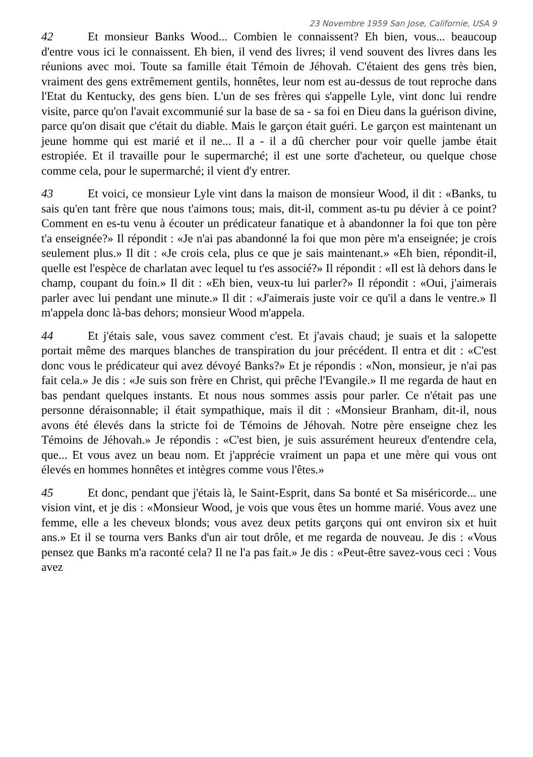23 Novembre 1959 San Jose, Californie, USA 9
42 Et monsieur Banks Wood... Combien le connaissent? Eh bien, vous... beaucoup d'entre vous ici le connaissent. Eh bien, il vend des livres; il vend souvent des livres dans les réunions avec moi. Toute sa famille était Témoin de Jéhovah. C'étaient des gens très bien, vraiment des gens extrêmement gentils, honnêtes, leur nom est au-dessus de tout reproche dans l'Etat du Kentucky, des gens bien. L'un de ses frères qui s'appelle Lyle, vint donc lui rendre visite, parce qu'on l'avait excommunié sur la base de sa - sa foi en Dieu dans la guérison divine, parce qu'on disait que c'était du diable. Mais le garçon était guéri. Le garçon est maintenant un jeune homme qui est marié et il ne... Il a - il a dû chercher pour voir quelle jambe était estropiée. Et il travaille pour le supermarché; il est une sorte d'acheteur, ou quelque chose comme cela, pour le supermarché; il vient d'y entrer.
43 Et voici, ce monsieur Lyle vint dans la maison de monsieur Wood, il dit : «Banks, tu sais qu'en tant frère que nous t'aimons tous; mais, dit-il, comment as-tu pu dévier à ce point? Comment en es-tu venu à écouter un prédicateur fanatique et à abandonner la foi que ton père t'a enseignée?» Il répondit : «Je n'ai pas abandonné la foi que mon père m'a enseignée; je crois seulement plus.» Il dit : «Je crois cela, plus ce que je sais maintenant.» «Eh bien, répondit-il, quelle est l'espèce de charlatan avec lequel tu t'es associé?» Il répondit : «Il est là dehors dans le champ, coupant du foin.» Il dit : «Eh bien, veux-tu lui parler?» Il répondit : «Oui, j'aimerais parler avec lui pendant une minute.» Il dit : «J'aimerais juste voir ce qu'il a dans le ventre.» Il m'appela donc là-bas dehors; monsieur Wood m'appela.
44 Et j'étais sale, vous savez comment c'est. Et j'avais chaud; je suais et la salopette portait même des marques blanches de transpiration du jour précédent. Il entra et dit : «C'est donc vous le prédicateur qui avez dévoyé Banks?» Et je répondis : «Non, monsieur, je n'ai pas fait cela.» Je dis : «Je suis son frère en Christ, qui prêche l'Evangile.» Il me regarda de haut en bas pendant quelques instants. Et nous nous sommes assis pour parler. Ce n'était pas une personne déraisonnable; il était sympathique, mais il dit : «Monsieur Branham, dit-il, nous avons été élevés dans la stricte foi de Témoins de Jéhovah. Notre père enseigne chez les Témoins de Jéhovah.» Je répondis : «C'est bien, je suis assurément heureux d'entendre cela, que... Et vous avez un beau nom. Et j'apprécie vraiment un papa et une mère qui vous ont élevés en hommes honnêtes et intègres comme vous l'êtes.»
45 Et donc, pendant que j'étais là, le Saint-Esprit, dans Sa bonté et Sa miséricorde... une vision vint, et je dis : «Monsieur Wood, je vois que vous êtes un homme marié. Vous avez une femme, elle a les cheveux blonds; vous avez deux petits garçons qui ont environ six et huit ans.» Et il se tourna vers Banks d'un air tout drôle, et me regarda de nouveau. Je dis : «Vous pensez que Banks m'a raconté cela? Il ne l'a pas fait.» Je dis : «Peut-être savez-vous ceci : Vous avez